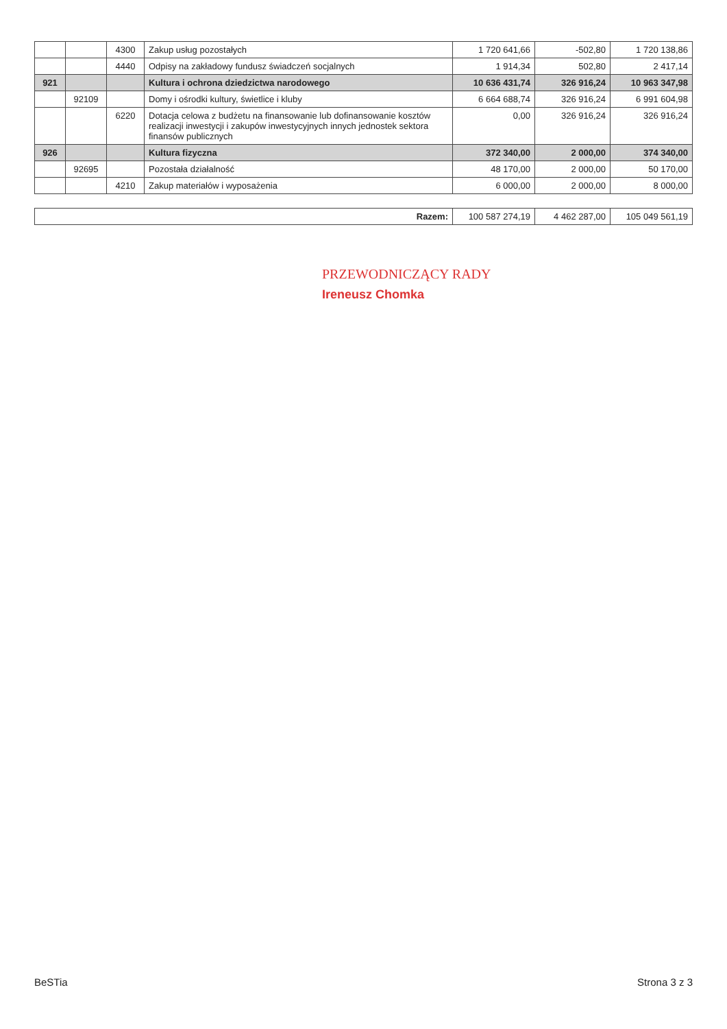| | | 4300 | Zakup usług pozostałych | 1 720 641,66 | -502,80 | 1 720 138,86 |
| | | 4440 | Odpisy na zakładowy fundusz świadczeń socjalnych | 1 914,34 | 502,80 | 2 417,14 |
| 921 | | | Kultura i ochrona dziedzictwa narodowego | 10 636 431,74 | 326 916,24 | 10 963 347,98 |
| | 92109 | | Domy i ośrodki kultury, świetlice i kluby | 6 664 688,74 | 326 916,24 | 6 991 604,98 |
| | | 6220 | Dotacja celowa z budżetu na finansowanie lub dofinansowanie kosztów realizacji inwestycji i zakupów inwestycyjnych innych jednostek sektora finansów publicznych | 0,00 | 326 916,24 | 326 916,24 |
| 926 | | | Kultura fizyczna | 372 340,00 | 2 000,00 | 374 340,00 |
| | 92695 | | Pozostała działalność | 48 170,00 | 2 000,00 | 50 170,00 |
| | | 4210 | Zakup materiałów i wyposażenia | 6 000,00 | 2 000,00 | 8 000,00 |
| Razem: | 100 587 274,19 | 4 462 287,00 | 105 049 561,19 |
PRZEWODNICZĄCY RADY
Ireneusz Chomka
BeSTia Strona 3 z 3